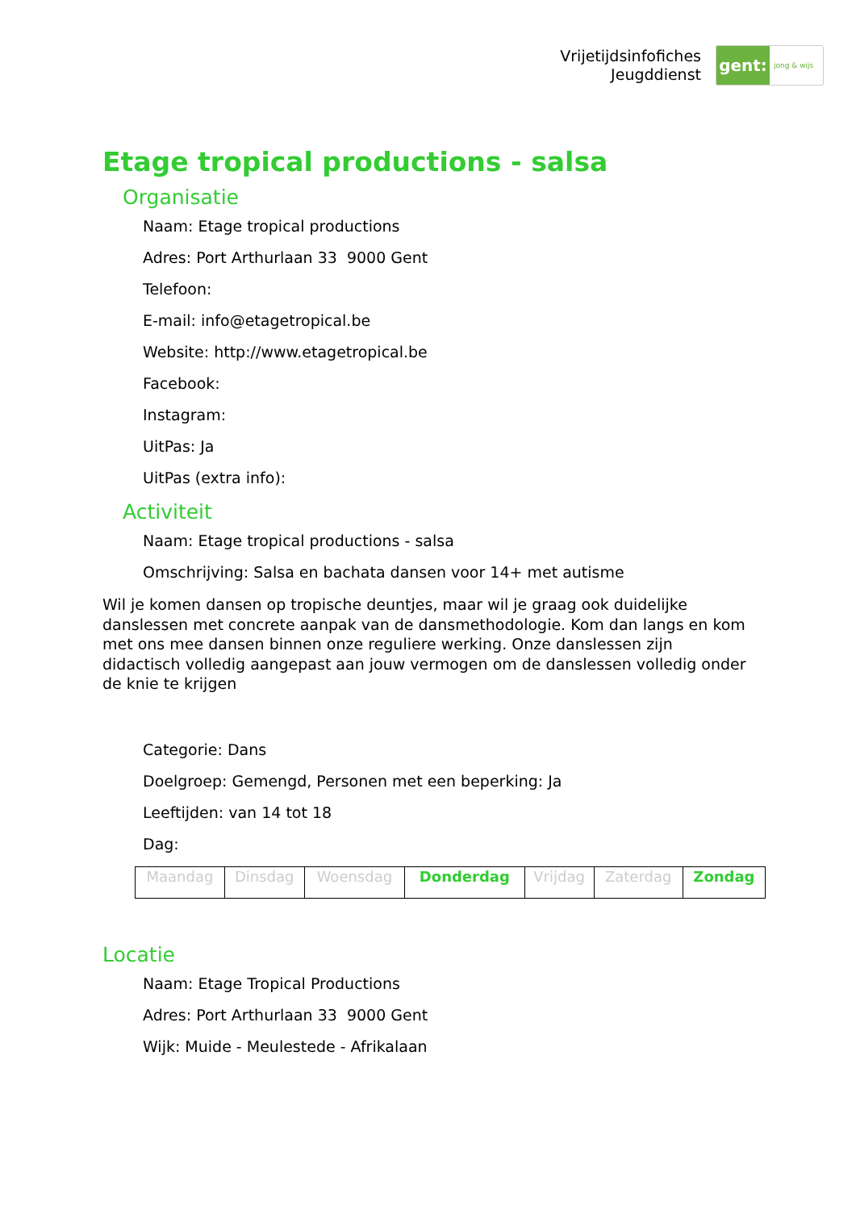Vrijetijdsinfofiches
Jeugddienst
gent:
jong & wijs
Etage tropical productions - salsa
Organisatie
Naam: Etage tropical productions
Adres: Port Arthurlaan 33 9000 Gent
Telefoon:
E-mail: info@etagetropical.be
Website: http://www.etagetropical.be
Facebook:
Instagram:
UitPas: Ja
UitPas (extra info):
Activiteit
Naam: Etage tropical productions - salsa
Omschrijving: Salsa en bachata dansen voor 14+ met autisme
Wil je komen dansen op tropische deuntjes, maar wil je graag ook duidelijke danslessen met concrete aanpak van de dansmethodologie. Kom dan langs en kom met ons mee dansen binnen onze reguliere werking. Onze danslessen zijn didactisch volledig aangepast aan jouw vermogen om de danslessen volledig onder de knie te krijgen
Categorie: Dans
Doelgroep: Gemengd, Personen met een beperking: Ja
Leeftijden: van 14 tot 18
Dag:
| Maandag | Dinsdag | Woensdag | Donderdag | Vrijdag | Zaterdag | Zondag |
Locatie
Naam: Etage Tropical Productions
Adres: Port Arthurlaan 33 9000 Gent
Wijk: Muide - Meulestede - Afrikalaan